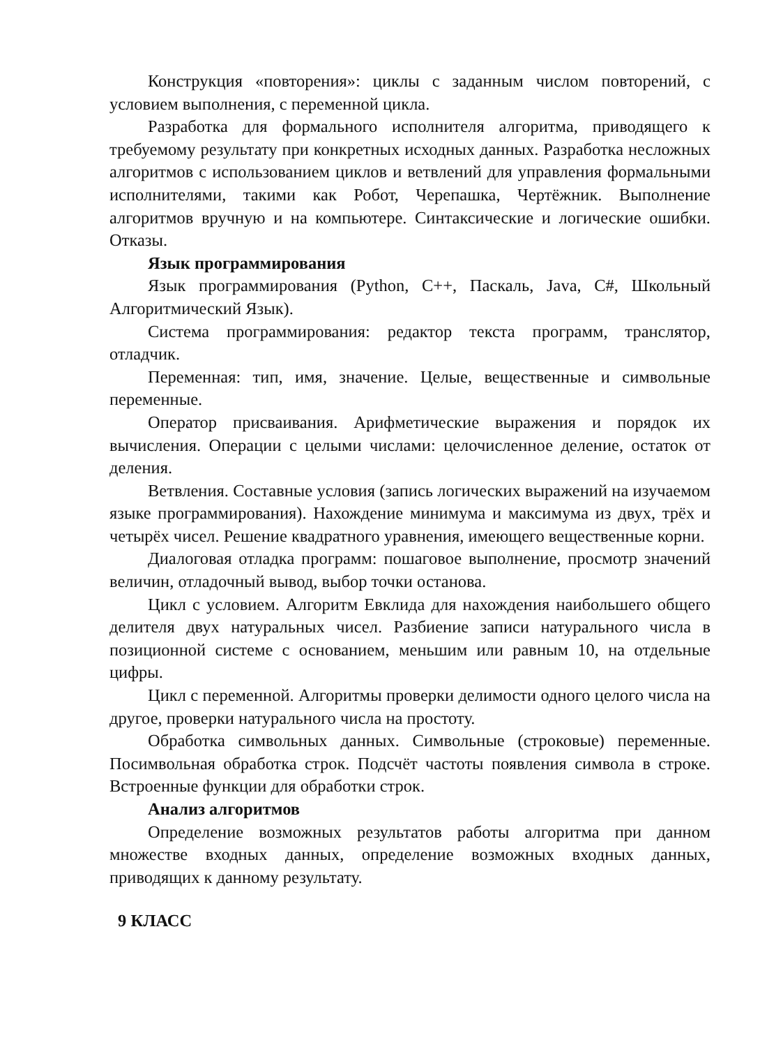Конструкция «повторения»: циклы с заданным числом повторений, с условием выполнения, с переменной цикла.
Разработка для формального исполнителя алгоритма, приводящего к требуемому результату при конкретных исходных данных. Разработка несложных алгоритмов с использованием циклов и ветвлений для управления формальными исполнителями, такими как Робот, Черепашка, Чертёжник. Выполнение алгоритмов вручную и на компьютере. Синтаксические и логические ошибки. Отказы.
Язык программирования
Язык программирования (Python, C++, Паскаль, Java, C#, Школьный Алгоритмический Язык).
Система программирования: редактор текста программ, транслятор, отладчик.
Переменная: тип, имя, значение. Целые, вещественные и символьные переменные.
Оператор присваивания. Арифметические выражения и порядок их вычисления. Операции с целыми числами: целочисленное деление, остаток от деления.
Ветвления. Составные условия (запись логических выражений на изучаемом языке программирования). Нахождение минимума и максимума из двух, трёх и четырёх чисел. Решение квадратного уравнения, имеющего вещественные корни.
Диалоговая отладка программ: пошаговое выполнение, просмотр значений величин, отладочный вывод, выбор точки останова.
Цикл с условием. Алгоритм Евклида для нахождения наибольшего общего делителя двух натуральных чисел. Разбиение записи натурального числа в позиционной системе с основанием, меньшим или равным 10, на отдельные цифры.
Цикл с переменной. Алгоритмы проверки делимости одного целого числа на другое, проверки натурального числа на простоту.
Обработка символьных данных. Символьные (строковые) переменные. Посимвольная обработка строк. Подсчёт частоты появления символа в строке. Встроенные функции для обработки строк.
Анализ алгоритмов
Определение возможных результатов работы алгоритма при данном множестве входных данных, определение возможных входных данных, приводящих к данному результату.
9 КЛАСС